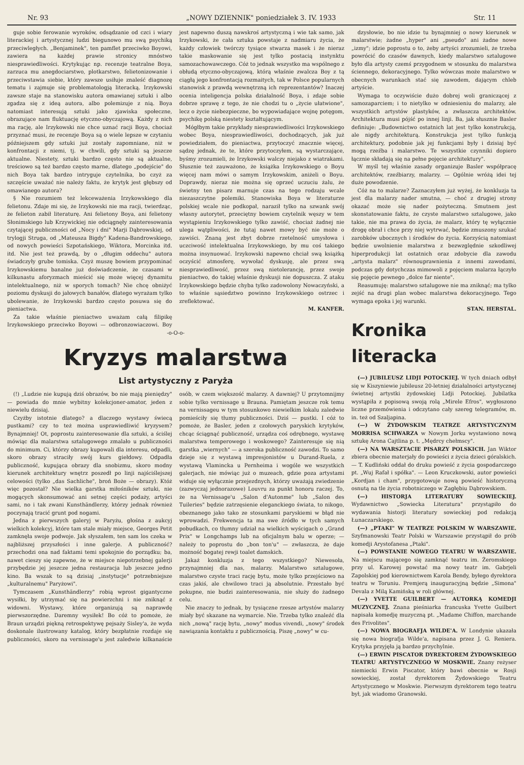Nr. 93 „NOWY DZIENNIK" poniedziałek 3. IV. 1933 Str. 11
guje sobie ferowanie wyroków, odsądzanie od czci i wiary literackiej i artystycznej ludzi biegunowo mu swą psychiką przeciwległych. „Benjaminek", ten pamflet przeciwko Boyowi, zawiera na każdej prawie stronicy mnóstwo niesprawiedliwości. Krytykując np. recenzje teatralne Boya, zarzuca mu anegdociarstwo, plotkarstwo, felietonizowanie i przeciwstawia siebie, który zawsze usiłuje znaleść diagnozę tematu i zajmuje się problematologją literacką. Irzykowski zawsze staje na stanowisku autora omawianej sztuki i albo zgadza się z ideą autora, albo polemizuje z nią. Boya natomiast interesują sztuki jako zjawiska społeczne, obrazujące nam fluktuację etyczno-obyczajową. Każdy z nich ma rację, ale Irzykowski nie chce uznać racji Boya, chociaż przyznać musi, że recenzje Boya są o wiele lepsze w czytaniu późniejszem gdy sztuki już zostały zapomniane, niż w konfrontacji z niemi, tj. w chwili, gdy sztuki są jeszcze aktualne. Niestety, sztuki bardzo często nie są aktualne, treściowo są też bardzo często marne, dlatego „podejście" do nich Boya tak bardzo intryguje czytelnika, bo czyż za szczęście uważać nie należy faktu, że krytyk jest głębszy od omawianego autora?
§ Nie rozumiem też lekceważenia Irzykowskiego dla felietonu. Zdaje mi się, że Irzykowski nie ma racji, twierdząc, że felieton zabił literaturę. Ani felietony Boya, ani felietony Słonimskiego lub Krzywickiej nie odciągnęły zainteresowania czytającej publiczności od „Nocy i dni" Marji Dąbrowskiej, od trylogji Struga, od „Mateusza Bigdy" Kadena-Bandrowskiego, od nowych powieści Szpotańskiego, Wiktora, Morcinka itd. itd. Nie jest też prawdą, by o „długim oddechu" autora świadczyły grube tomiska. Czyż muszę bowiem przypominać Irzykowskiemu banalne już doświadczenie, że czasami w kilkunastu aforyzmach mieścić się może więcej dynamitu intelektualnego, niż w sporych tomach? Nie chcę obniżyć poziomu dyskusji do jałowych banałów, dlatego wyrażam tylko ubolewanie, że Irzykowski bardzo często posuwa się do pieniactwa.
Za takie właśnie pieniactwo uważam całą filipikę Irzykowskiego przeciwko Boyowi — odbronzowiaczowi. Boy jest napewno duszą nawskroś artystyczną i wie tak samo, jak Irzykowski, że cała sztuka powstaje z nadmiaru życia, że każdy człowiek twórczy tysiące stwarza masek i że nieraz takie maskowanie się jest tylko postacią instynktu samozachowawczego. Cóż to jednak wszystko ma wspólnego z obłudą etyczno-obyczajową, którą właśnie zwalcza Boy z tą ciągłą jego konfrontacją rozmaitych, tak w Polsce popularnych stanowisk z prawdą wewnętrzną ich reprezentantów? Inaczej ocenia inteligencja polska działalność Boya, i zdaje sobie dobrze sprawę z tego, że nie chodzi tu o „życie ułatwione", lecz o życie niebezpieczne, bo wypowiadające wojnę potęgom, psychikę polską niestety kształtującym.
Mógłbym takie przykłady niesprawiedliwości Irzykowskiego wobec Boya, niesprawiedliwości, dochodzących, jak już powiedziałem, do pieniactwa, przytoczyć znacznie więcej, sądzę jednak, że te, które przytoczyłem, są wystarczające, byśmy zrozumieli, że Irzykowski walczy niejako z wiatrakami. Słusznie też zauważono, że książka Irzykowskiego o Boyu więcej nam mówi o samym Irzykowskim, aniżeli o Boyu. Doprawdy, nieraz nie można się oprzeć uczuciu żalu, że świetny ten pisarz marnuje czas na tego rodzaju wcale niezaszczytne polemiki. Stanowiska Boya w literaturze polskiej wcale nie podkopał, naraził tylko na szwank swój własny autorytet, przeciętny bowiem czytelnik węszy w tem wystąpieniu Irzykowskiego tylko zawiść, chociaż żadnej nie ulega wątpliwości, że tutaj nawet mowy być nie może o zawiści. Znaną jest zbyt dobrze rzetelność umysłowa i uczciwość intelektualna Irzykowskiego, by mu coś takiego można insynuować. Irzykowski napewno chciał swą książką oczyścić atmosferę, wywołać dyskusję, ale przez swą niesprawiedliwość, przez swą nietolerancję, przez swoje pieniactwo, do takiej właśnie dyskusji nie dopuszcza. Z ataku Irzykowskiego będzie chyba tylko zadowolony Nowaczyński, a to właśnie sąsiedztwo powinno Irzykowskiego ostrzec i zreflektować.
M. KANFER.
-o-O-o-
Kryzys malarstwa
List artystyczny z Paryża
(!) „Ludzie nie kupują dziś obrazów, bo nie mają pieniędzy" — powiada do mnie wybitny kolekcjoner-amator, jeden z niewielu dzisiaj.
Czyżby istotnie dlatego? a dlaczego wystawy świecą pustkami? czy to też można usprawiedliwić kryzysem? Bynajmniej! Ot, poprostu zainteresowanie dla sztuki, a ściślej mówiąc dla malarstwa sztalugowego zmalało u publiczności do minimum. Ci, którzy obrazy kupowali dla interesu, odpadli, skoro obrazy straciły swój kurs giełdowy. Odpadła publiczność, kupująca obrazy dla snobizmu, skoro modny kierunek architektury wnętrz poszedł po linji najściślejszej celowości (tylko „das Sachliche", broń Boże — obrazy). Któż więc pozostał? Nie wielka garstka miłośników sztuki, nie mogących skonsumować ani setnej części podaży, artyści sami, no i tak zwani Kunsthändlerzy, którzy jednak również poczynają tracić grunt pod nogami.
Jedna z pierwszych galeryj w Paryżu, głośna z aukcyj wielkich kolekcyj, które tam stale miały miejsce, Georges Petit zamknęła swoje podwoje. Jak słyszałem, ten sam los czeka w najbliższej przyszłości i inne galerje. A publiczność? przechodzi ona nad faktami temi spokojnie do porządku; ba, nawet cieszy się zapewne, że w miejsce niepotrzebnej galerji przybędzie jej jeszcze jedna restauracja lub jeszcze jedno kino. Ba wszak to są dzisiaj „instytucje" potrzebniejsze „kulturalnemu" Paryżowi".
Tymczasem „Kunsthändlerzy" robią wprost gigantyczne wysiłki, by utrzymać się na powierzchni i nie zniknąć z widowni. Wystawy, które organizują są naprawdę pierwszorzędne. Daremny wysiłek! Bo cóż to pomoże, że Braun urządzi piękną retrospektywę pejsaży Sisley'a, że wyda doskonale ilustrowany katalog, który bezpłatnie rozdaje się publiczności, skoro na vernissage'u jest zaledwie kilkanaście osób, w czem większość malarzy. A dawniej? U przytomnijmy sobie tylko vernissage u Brauna. Pamiętam jeszcze rok temu na vernissageu w tym stosunkowo niewielkim lokalu zaledwie pomieściły się tłumy publiczności. Dziś — pustki. I cóż to pomoże, że Basler, jeden z czołowych paryskich krytyków, chcąc ściągnąć publiczność, urządza coś odrębnego, wystawę malarstwa temperowego i woskowego? Zainteresuje się nią garstka „wiernych" — a szeroka publiczność zawodzi. To samo dzieje się z wystawą impresjonistów u Durand-Ruela, z wystawą Vlamincka u Pernheima i wogóle we wszystkich galerjach, nie mówiąc już o muzeach, gdzie poza artystami widuje się wyłącznie przejezdnych, którzy uważają zwiedzenie (zazwyczaj jednorazowe) Louvru za punkt honoru raczej. To, że na Vernissage'u „Salon d'Autonme" lub „Salon des Tuileries" będzie zatrzęsienie eleganckiego świata, to nikogo, obeznanego jako tako ze stosunkami paryskiemi w błąd nie wprowadzi. Frekwencja ta ma swe źródło w tych samych pobudkach, co tłumny udział na wielkich wyścigach o „Grand Prix" w Longchamps lub na oficjalnym balu w operze; — należy to poprostu do „bon ton'u" — zwłaszcza, że daje możność bogatej rewji toalet damskich.
Jakaż konkluzja z tego wszystkiego? Niewesoła, przynajmniej dla nas, malarzy. Malarstwo sztalugowe, malarstwo czyste traci rację bytu, może tylko przejściowo na czas jakiś, ale chwilowo traci ją absolutnie. Przestało być pokupne, nie budzi zainteresowania, nie służy do żadnego celu.
Nie znaczy to jednak, by tysiączne rzesze artystów malarzy miały być skazane na wymarcie. Nie. Trzeba tylko znaleźć dla nich „nową" rację bytu, „nowy" modus vivendi, „nowy" środek nawiązania kontaktu z publicznością. Piszę „nowy" w cu-
dzysłowie, bo nie idzie tu bynajmniej o nowy kierunek w malarstwie; żadne „hyper" ani „pseudo" ani żadne nowe „izmy"; idzie poprostu o to, żeby artyści zrozumieli, że trzeba powrócić do czasów dawnych, kiedy malarstwo sztalugowe było dla artysty czemś przygodnem w stosunku do malarstwa ściennego, dekoracyjnego. Tylko wówczas może malarstwo w obecnych warunkach stać się zawodem, dającym chleb artyście.
Wymaga to oczywiście dużo dobrej woli graniczącej z samozaparciem; i to nietylko w odniesieniu do malarzy, ale wszystkich artystów plastyków, a zwłaszcza architektów. Architektura musi pójść po innej linji. Ba, jak słusznie Basler definiuje: „Budownictwo ostatnich lat jest tylko konstrukcją, ale nigdy architekturą. Konstrukcja jest tylko funkcją architektury, podobnie jak jej funkcjami były i dzisiaj być mogą rzeźba i malarstwo. Te wszystkie czynniki dopiero łącznie składają się na pełne pojęcie architektury".
W myśl tej właśnie zasady organizuje Basler współpracę architektów, rzeźbiarzy, malarzy. — Ogólnie wróżą idei tej duże powodzenie.
Cóż na to malarze? Zaznaczyłem już wyżej, że konkluzja ta jest dla malarzy nader smutna, — choć z drugiej strony okazać może się nader pożyteczną. Smutnem jest skonstatowanie faktu, że czyste malarstwo sztalugowe, jako takie, nie ma prawa do życia, że malarz, który tę wyłącznie drogę obrał i chce przy niej wytrwać, będzie zmuszony szukać zarobków ubocznych i środków do życia. Korzyścią natomiast będzie uwolnienie malarstwa z bezwzględnie szkodliwej hiperprodukcji lat ostatnich oraz zdobycie dla zawodu „artysta malarz" równouprawnienia z innemi zawodami, podczas gdy dotychczas mimowoli z pojęciem malarza łączyło się pojęcie pewnego „dolce far niente".
Reasumuję: malarstwo sztalugowe nie ma zniknąć; ma tylko zejść na drugi plan wobec malarstwa dekoracyjnego. Tego wymaga epoka i jej warunki.
STAN. HERSTAL.
Kronika literacka
(—) JUBILEUSZ LIDJI POTOCKIEJ. W tych dniach odbył się w Kiszyniewie jubileusz 20-letniej działalności artystycznej świetnej artystki żydowskiej Lidji Potockiej. Jubilatka wystąpiła z popisową swoją rolą „Mirele Efros", wygłoszono liczne przemówienia i odczytano cały szereg telegramów, m. in. też od Szaljapina.
(—) W ŻYDOWSKIM TEATRZE ARTYSTYCZNYM MORRISA SCHWARZA w Nowym Jorku wystawiono nową sztukę Arona Cajtlina p. t. „Mędrcy chełmscy".
(—) NA WARSZTACIE PISARZY POLSKICH. Jan Wiktor zbiera obecnie materjały do powieści z życia dzieci góralskich. — T. Kudliński oddał do druku powieść z życia gospodarczego pt. „Wuj Rafał i spółka". — Leon Kruczkowski, autor powieści „Kordjan i cham", przygotowuje nową powieść historyczną osnutą na tle życia robotniczego w Zagłębiu Dąbrowskiem.
(—) HISTORJA LITERATURY SOWIECKIEJ. Wydawnictwo „Sowiecka Literatura" przystąpiło do wydawania historji literatury sowieckiej pod redakcją Łunaczarskiego.
(—) „PTAKI" W TEATRZE POLSKIM W WARSZAWIE. Szyfmanowski Teatr Polski w Warszawie przystąpił do prób komedji Arystofanesa „Ptaki".
(—) POWSTANIE NOWEGO TEATRU W WARSZAWIE. Na miejscu mającego się zamknąć teatru im. Żeromskiego przy ul. Karowej powstać ma nowy teatr im. Gabrjeli Zapolskiej pod kierownictwem Karola Bendy, byłego dyrektora teatru w Toruniu. Premjerą inauguracyjną będzie „Simona" Devala z Milą Kamińską w roli głównej.
(—) YVETTE GUILBERT — AUTORKĄ KOMEDJI MUZYCZNEJ. Znana pieśniarka francuska Yvette Guilbert napisała komedję muzyczną pt. „Madame Chiffon, marchande des Frivolites".
(—) NOWA BIOGRAFJA WILDE'A. W Londynie ukazała się nowa biografja Wilde'a, napisana przez J. G. Reniera. Krytyka przyjęła ją bardzo przychylnie.
(—) ERWIN PISCATOR DYREKTOREM ŻYDOWSKIEGO TEATRU ARTYSTYCZNEGO W MOSKWIE. Znany reżyser niemiecki Erwin Piscator, który bawi obecnie w Rosji sowieckiej, został dyrektorem Żydowskiego Teatru Artystycznego w Moskwie. Pierwszym dyrektorem tego teatru był, jak wiadomo Granowski.